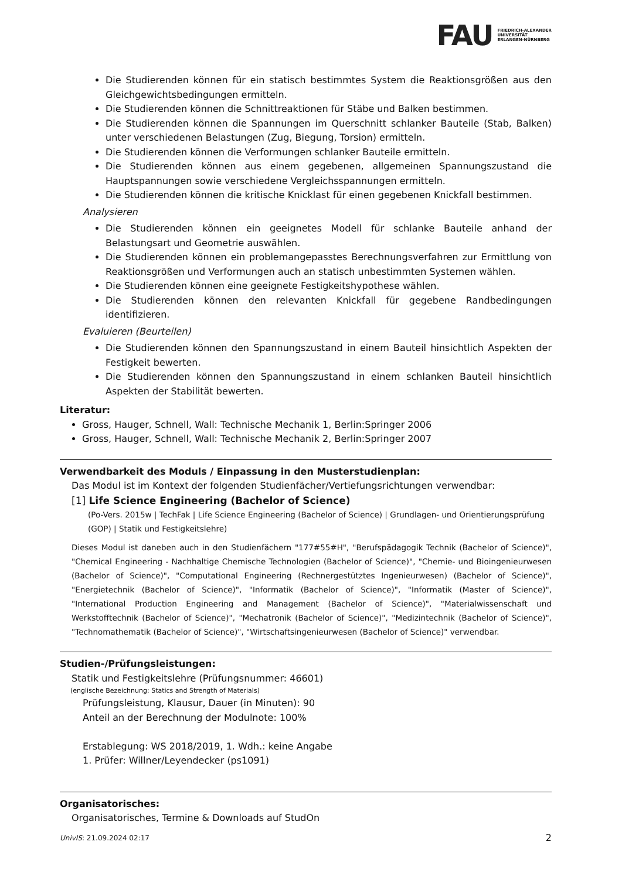FAU FRIEDRICH-ALEXANDER
UNIVERSITÄT
ERLANGEN-NÜRNBERG
Die Studierenden können für ein statisch bestimmtes System die Reaktionsgrößen aus den Gleichgewichtsbedingungen ermitteln.
Die Studierenden können die Schnittreaktionen für Stäbe und Balken bestimmen.
Die Studierenden können die Spannungen im Querschnitt schlanker Bauteile (Stab, Balken) unter verschiedenen Belastungen (Zug, Biegung, Torsion) ermitteln.
Die Studierenden können die Verformungen schlanker Bauteile ermitteln.
Die Studierenden können aus einem gegebenen, allgemeinen Spannungszustand die Hauptspannungen sowie verschiedene Vergleichsspannungen ermitteln.
Die Studierenden können die kritische Knicklast für einen gegebenen Knickfall bestimmen.
Analysieren
Die Studierenden können ein geeignetes Modell für schlanke Bauteile anhand der Belastungsart und Geometrie auswählen.
Die Studierenden können ein problemangepasstes Berechnungsverfahren zur Ermittlung von Reaktionsgrößen und Verformungen auch an statisch unbestimmten Systemen wählen.
Die Studierenden können eine geeignete Festigkeitshypothese wählen.
Die Studierenden können den relevanten Knickfall für gegebene Randbedingungen identifizieren.
Evaluieren (Beurteilen)
Die Studierenden können den Spannungszustand in einem Bauteil hinsichtlich Aspekten der Festigkeit bewerten.
Die Studierenden können den Spannungszustand in einem schlanken Bauteil hinsichtlich Aspekten der Stabilität bewerten.
Literatur:
Gross, Hauger, Schnell, Wall: Technische Mechanik 1, Berlin:Springer 2006
Gross, Hauger, Schnell, Wall: Technische Mechanik 2, Berlin:Springer 2007
Verwendbarkeit des Moduls / Einpassung in den Musterstudienplan:
Das Modul ist im Kontext der folgenden Studienfächer/Vertiefungsrichtungen verwendbar:
[1] Life Science Engineering (Bachelor of Science)
(Po-Vers. 2015w | TechFak | Life Science Engineering (Bachelor of Science) | Grundlagen- und Orientierungsprüfung (GOP) | Statik und Festigkeitslehre)
Dieses Modul ist daneben auch in den Studienfächern "177#55#H", "Berufspädagogik Technik (Bachelor of Science)", "Chemical Engineering - Nachhaltige Chemische Technologien (Bachelor of Science)", "Chemie- und Bioingenieurwesen (Bachelor of Science)", "Computational Engineering (Rechnergestütztes Ingenieurwesen) (Bachelor of Science)", "Energietechnik (Bachelor of Science)", "Informatik (Bachelor of Science)", "Informatik (Master of Science)", "International Production Engineering and Management (Bachelor of Science)", "Materialwissenschaft und Werkstofftechnik (Bachelor of Science)", "Mechatronik (Bachelor of Science)", "Medizintechnik (Bachelor of Science)", "Technomathematik (Bachelor of Science)", "Wirtschaftsingenieurwesen (Bachelor of Science)" verwendbar.
Studien-/Prüfungsleistungen:
Statik und Festigkeitslehre (Prüfungsnummer: 46601)
(englische Bezeichnung: Statics and Strength of Materials)
Prüfungsleistung, Klausur, Dauer (in Minuten): 90
Anteil an der Berechnung der Modulnote: 100%
Erstablegung: WS 2018/2019, 1. Wdh.: keine Angabe
1. Prüfer: Willner/Leyendecker (ps1091)
Organisatorisches:
Organisatorisches, Termine & Downloads auf StudOn
UnivIS: 21.09.2024 02:17 2